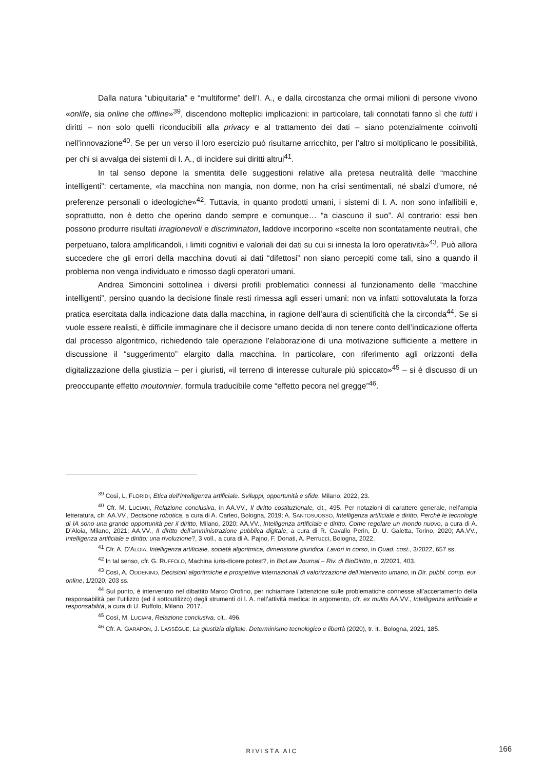Dalla natura “ubiquitaria” e “multiforme” dell’I. A., e dalla circostanza che ormai milioni di persone vivono «onlife, sia online che offline»<sup>39</sup>, discendono molteplici implicazioni: in particolare, tali connotati fanno sì che tutti i diritti – non solo quelli riconducibili alla privacy e al trattamento dei dati – siano potenzialmente coinvolti nell’innovazione<sup>40</sup>. Se per un verso il loro esercizio può risultarne arricchito, per l’altro si moltiplicano le possibilità, per chi si avvalga dei sistemi di I. A., di incidere sui diritti altrui<sup>41</sup>.
In tal senso depone la smentita delle suggestioni relative alla pretesa neutralità delle “macchine intelligenti”: certamente, «la macchina non mangia, non dorme, non ha crisi sentimentali, né sbalzi d’umore, né preferenze personali o ideologiche»<sup>42</sup>. Tuttavia, in quanto prodotti umani, i sistemi di I. A. non sono infallibili e, soprattutto, non è detto che operino dando sempre e comunque… “a ciascuno il suo”. Al contrario: essi ben possono produrre risultati irragionevoli e discriminatori, laddove incorporino «scelte non scontatamente neutrali, che perpetuano, talora amplificandoli, i limiti cognitivi e valoriali dei dati su cui si innesta la loro operatività»<sup>43</sup>. Può allora succedere che gli errori della macchina dovuti ai dati “difettosi” non siano percepiti come tali, sino a quando il problema non venga individuato e rimosso dagli operatori umani.
Andrea Simoncini sottolinea i diversi profili problematici connessi al funzionamento delle “macchine intelligenti”, persino quando la decisione finale resti rimessa agli esseri umani: non va infatti sottovalutata la forza pratica esercitata dalla indicazione data dalla macchina, in ragione dell’aura di scientificità che la circonda<sup>44</sup>. Se si vuole essere realisti, è difficile immaginare che il decisore umano decida di non tenere conto dell’indicazione offerta dal processo algoritmico, richiedendo tale operazione l’elaborazione di una motivazione sufficiente a mettere in discussione il “suggerimento” elargito dalla macchina. In particolare, con riferimento agli orizzonti della digitalizzazione della giustizia – per i giuristi, «il terreno di interesse culturale più spiccato»<sup>45</sup> – si è discusso di un preoccupante effetto moutonnier, formula traducibile come “effetto pecora nel gregge”<sup>46</sup>.
<sup>39</sup> Così, L. FLORIDI, Etica dell’intelligenza artificiale. Sviluppi, opportunità e sfide, Milano, 2022, 23.
<sup>40</sup> Cfr. M. LUCIANI, Relazione conclusiva, in AA.VV., Il diritto costituzionale, cit., 495. Per notazioni di carattere generale, nell’ampia letteratura, cfr. AA.VV., Decisione robotica, a cura di A. Carleo, Bologna, 2019; A. SANTOSUOSSO, Intelligenza artificiale e diritto. Perché le tecnologie di IA sono una grande opportunità per il diritto, Milano, 2020; AA.VV., Intelligenza artificiale e diritto. Come regolare un mondo nuovo, a cura di A. D’Aloia, Milano, 2021; AA.VV., Il diritto dell’amministrazione pubblica digitale, a cura di R. Cavallo Perin, D. U. Galetta, Torino, 2020; AA.VV., Intelligenza artificiale e diritto: una rivoluzione?, 3 voll., a cura di A. Pajno, F. Donati, A. Perrucci, Bologna, 2022.
<sup>41</sup> Cfr. A. D’ALOIA, Intelligenza artificiale, società algoritmica, dimensione giuridica. Lavori in corso, in Quad. cost., 3/2022, 657 ss.
<sup>42</sup> In tal senso, cfr. G. RUFFOLO, Machina iuris-dicere potest?, in BioLaw Journal – Riv. di BioDiritto, n. 2/2021, 403.
<sup>43</sup> Così, A. ODDENINO, Decisioni algoritmiche e prospettive internazionali di valorizzazione dell’intervento umano, in Dir. pubbl. comp. eur. online, 1/2020, 203 ss.
<sup>44</sup> Sul punto, è intervenuto nel dibattito Marco Orofino, per richiamare l’attenzione sulle problematiche connesse all’accertamento della responsabilità per l’utilizzo (ed il sottoutilizzo) degli strumenti di I. A. nell’attività medica: in argomento, cfr. ex multis AA.VV., Intelligenza artificiale e responsabilità, a cura di U. Ruffolo, Milano, 2017.
<sup>45</sup> Così, M. LUCIANI, Relazione conclusiva, cit., 496.
<sup>46</sup> Cfr. A. GARAPON, J. LASSÉGUE, La giustizia digitale. Determinismo tecnologico e libertà (2020), tr. it., Bologna, 2021, 185.
RIVISTA AIC 166